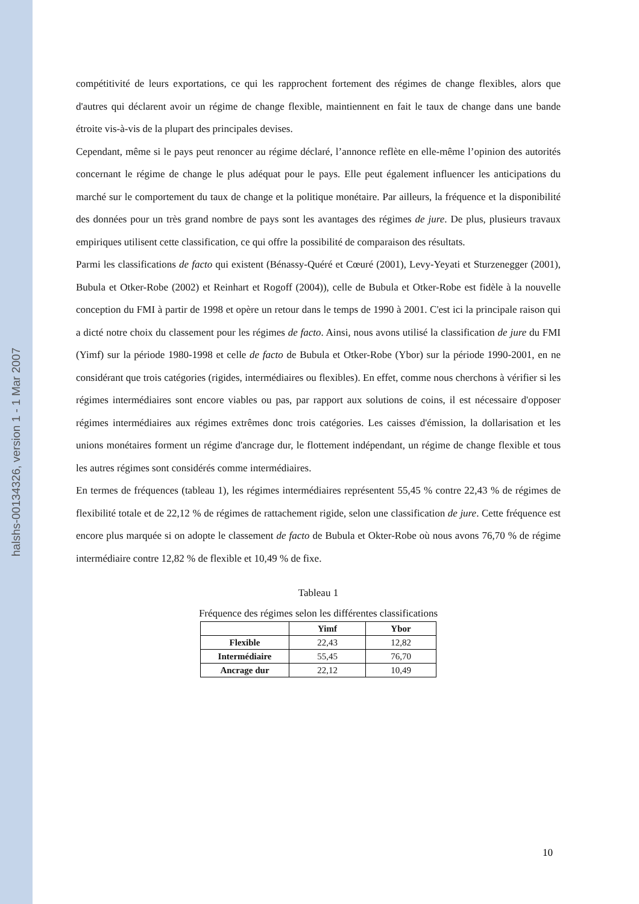halshs-00134326, version 1 - 1 Mar 2007
compétitivité de leurs exportations, ce qui les rapprochent fortement des régimes de change flexibles, alors que d'autres qui déclarent avoir un régime de change flexible, maintiennent en fait le taux de change dans une bande étroite vis-à-vis de la plupart des principales devises.
Cependant, même si le pays peut renoncer au régime déclaré, l’annonce reflète en elle-même l’opinion des autorités concernant le régime de change le plus adéquat pour le pays. Elle peut également influencer les anticipations du marché sur le comportement du taux de change et la politique monétaire. Par ailleurs, la fréquence et la disponibilité des données pour un très grand nombre de pays sont les avantages des régimes de jure. De plus, plusieurs travaux empiriques utilisent cette classification, ce qui offre la possibilité de comparaison des résultats.
Parmi les classifications de facto qui existent (Bénassy-Quéré et Cœuré (2001), Levy-Yeyati et Sturzenegger (2001), Bubula et Otker-Robe (2002) et Reinhart et Rogoff (2004)), celle de Bubula et Otker-Robe est fidèle à la nouvelle conception du FMI à partir de 1998 et opère un retour dans le temps de 1990 à 2001. C'est ici la principale raison qui a dicté notre choix du classement pour les régimes de facto. Ainsi, nous avons utilisé la classification de jure du FMI (Yimf) sur la période 1980-1998 et celle de facto de Bubula et Otker-Robe (Ybor) sur la période 1990-2001, en ne considérant que trois catégories (rigides, intermédiaires ou flexibles). En effet, comme nous cherchons à vérifier si les régimes intermédiaires sont encore viables ou pas, par rapport aux solutions de coins, il est nécessaire d'opposer régimes intermédiaires aux régimes extrêmes donc trois catégories. Les caisses d'émission, la dollarisation et les unions monétaires forment un régime d'ancrage dur, le flottement indépendant, un régime de change flexible et tous les autres régimes sont considérés comme intermédiaires.
En termes de fréquences (tableau 1), les régimes intermédiaires représentent 55,45 % contre 22,43 % de régimes de flexibilité totale et de 22,12 % de régimes de rattachement rigide, selon une classification de jure. Cette fréquence est encore plus marquée si on adopte le classement de facto de Bubula et Okter-Robe où nous avons 76,70 % de régime intermédiaire contre 12,82 % de flexible et 10,49 % de fixe.
Tableau 1
Fréquence des régimes selon les différentes classifications
| | Yimf | Ybor |
| --- | --- | --- |
| Flexible | 22,43 | 12,82 |
| Intermédiaire | 55,45 | 76,70 |
| Ancrage dur | 22,12 | 10,49 |
10